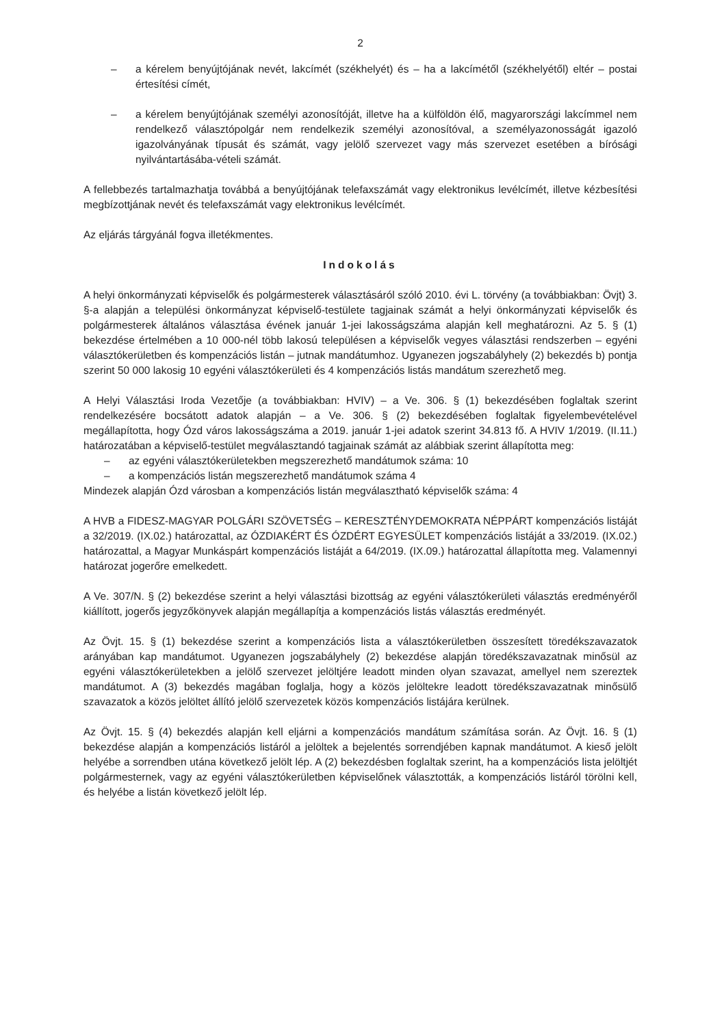2
– a kérelem benyújtójának nevét, lakcímét (székhelyét) és – ha a lakcímétől (székhelyétől) eltér – postai értesítési címét,
– a kérelem benyújtójának személyi azonosítóját, illetve ha a külföldön élő, magyarországi lakcímmel nem rendelkező választópolgár nem rendelkezik személyi azonosítóval, a személyazonosságát igazoló igazolványának típusát és számát, vagy jelölő szervezet vagy más szervezet esetében a bírósági nyilvántartásába-vételi számát.
A fellebbezés tartalmazhatja továbbá a benyújtójának telefaxszámát vagy elektronikus levélcímét, illetve kézbesítési megbízottjának nevét és telefaxszámát vagy elektronikus levélcímét.
Az eljárás tárgyánál fogva illetékmentes.
Indokolás
A helyi önkormányzati képviselők és polgármesterek választásáról szóló 2010. évi L. törvény (a továbbiakban: Övjt) 3. §-a alapján a települési önkormányzat képviselő-testülete tagjainak számát a helyi önkormányzati képviselők és polgármesterek általános választása évének január 1-jei lakosságszáma alapján kell meghatározni. Az 5. § (1) bekezdése értelmében a 10 000-nél több lakosú településen a képviselők vegyes választási rendszerben – egyéni választókerületben és kompenzációs listán – jutnak mandátumhoz. Ugyanezen jogszabályhely (2) bekezdés b) pontja szerint 50 000 lakosig 10 egyéni választókerületi és 4 kompenzációs listás mandátum szerezhető meg.
A Helyi Választási Iroda Vezetője (a továbbiakban: HVIV) – a Ve. 306. § (1) bekezdésében foglaltak szerint rendelkezésére bocsátott adatok alapján – a Ve. 306. § (2) bekezdésében foglaltak figyelembevételével megállapította, hogy Ózd város lakosságszáma a 2019. január 1-jei adatok szerint 34.813 fő. A HVIV 1/2019. (II.11.) határozatában a képviselő-testület megválasztandó tagjainak számát az alábbiak szerint állapította meg:
– az egyéni választókerületekben megszerezhető mandátumok száma: 10
– a kompenzációs listán megszerezhető mandátumok száma 4
Mindezek alapján Ózd városban a kompenzációs listán megválasztható képviselők száma: 4
A HVB a FIDESZ-MAGYAR POLGÁRI SZÖVETSÉG – KERESZTÉNYDEMOKRATA NÉPPÁRT kompenzációs listáját a 32/2019. (IX.02.) határozattal, az ÓZDIAKÉRT ÉS ÓZDÉRT EGYESÜLET kompenzációs listáját a 33/2019. (IX.02.) határozattal, a Magyar Munkáspárt kompenzációs listáját a 64/2019. (IX.09.) határozattal állapította meg. Valamennyi határozat jogerőre emelkedett.
A Ve. 307/N. § (2) bekezdése szerint a helyi választási bizottság az egyéni választókerületi választás eredményéről kiállított, jogerős jegyzőkönyvek alapján megállapítja a kompenzációs listás választás eredményét.
Az Övjt. 15. § (1) bekezdése szerint a kompenzációs lista a választókerületben összesített töredékszavazatok arányában kap mandátumot. Ugyanezen jogszabályhely (2) bekezdése alapján töredékszavazatnak minősül az egyéni választókerületekben a jelölő szervezet jelöltjére leadott minden olyan szavazat, amellyel nem szereztek mandátumot. A (3) bekezdés magában foglalja, hogy a közös jelöltekre leadott töredékszavazatnak minősülő szavazatok a közös jelöltet állító jelölő szervezetek közös kompenzációs listájára kerülnek.
Az Övjt. 15. § (4) bekezdés alapján kell eljárni a kompenzációs mandátum számítása során. Az Övjt. 16. § (1) bekezdése alapján a kompenzációs listáról a jelöltek a bejelentés sorrendjében kapnak mandátumot. A kieső jelölt helyébe a sorrendben utána következő jelölt lép. A (2) bekezdésben foglaltak szerint, ha a kompenzációs lista jelöltjét polgármesternek, vagy az egyéni választókerületben képviselőnek választották, a kompenzációs listáról törölni kell, és helyébe a listán következő jelölt lép.